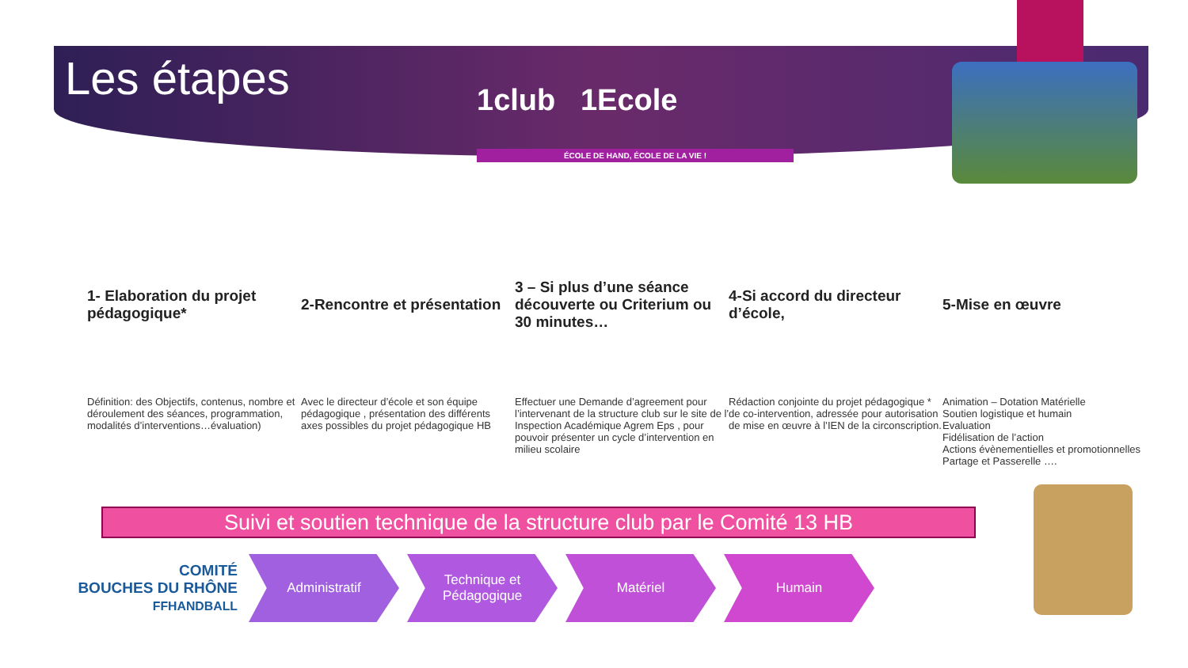Les étapes
1club 1Ecole
ÉCOLE DE HAND, ÉCOLE DE LA VIE !
1- Elaboration du projet pédagogique*
2-Rencontre et présentation
3 – Si plus d’une séance découverte ou Criterium ou 30 minutes…
4-Si accord du directeur d’école,
5-Mise en œuvre
Définition: des Objectifs, contenus, nombre et déroulement des séances, programmation, modalités d’interventions…évaluation)
Avec le directeur d’école et son équipe pédagogique , présentation des différents axes possibles du projet pédagogique HB
Effectuer une Demande d’agreement pour l’intervenant de la structure club sur le site de l’ Inspection Académique Agrem Eps , pour pouvoir présenter un cycle d’intervention en milieu scolaire
Rédaction conjointe du projet pédagogique * de co-intervention, adressée pour autorisation de mise en œuvre à l’IEN de la circonscription.
Animation – Dotation Matérielle
Soutien logistique et humain
Evaluation
Fidélisation de l’action
Actions évènementielles et promotionnelles
Partage et Passerelle ….
Suivi et soutien technique de la structure club par le Comité 13 HB
COMITÉ
BOUCHES DU RHÔNE
FFHANDBALL
Administratif
Technique et Pédagogique
Matériel Humain